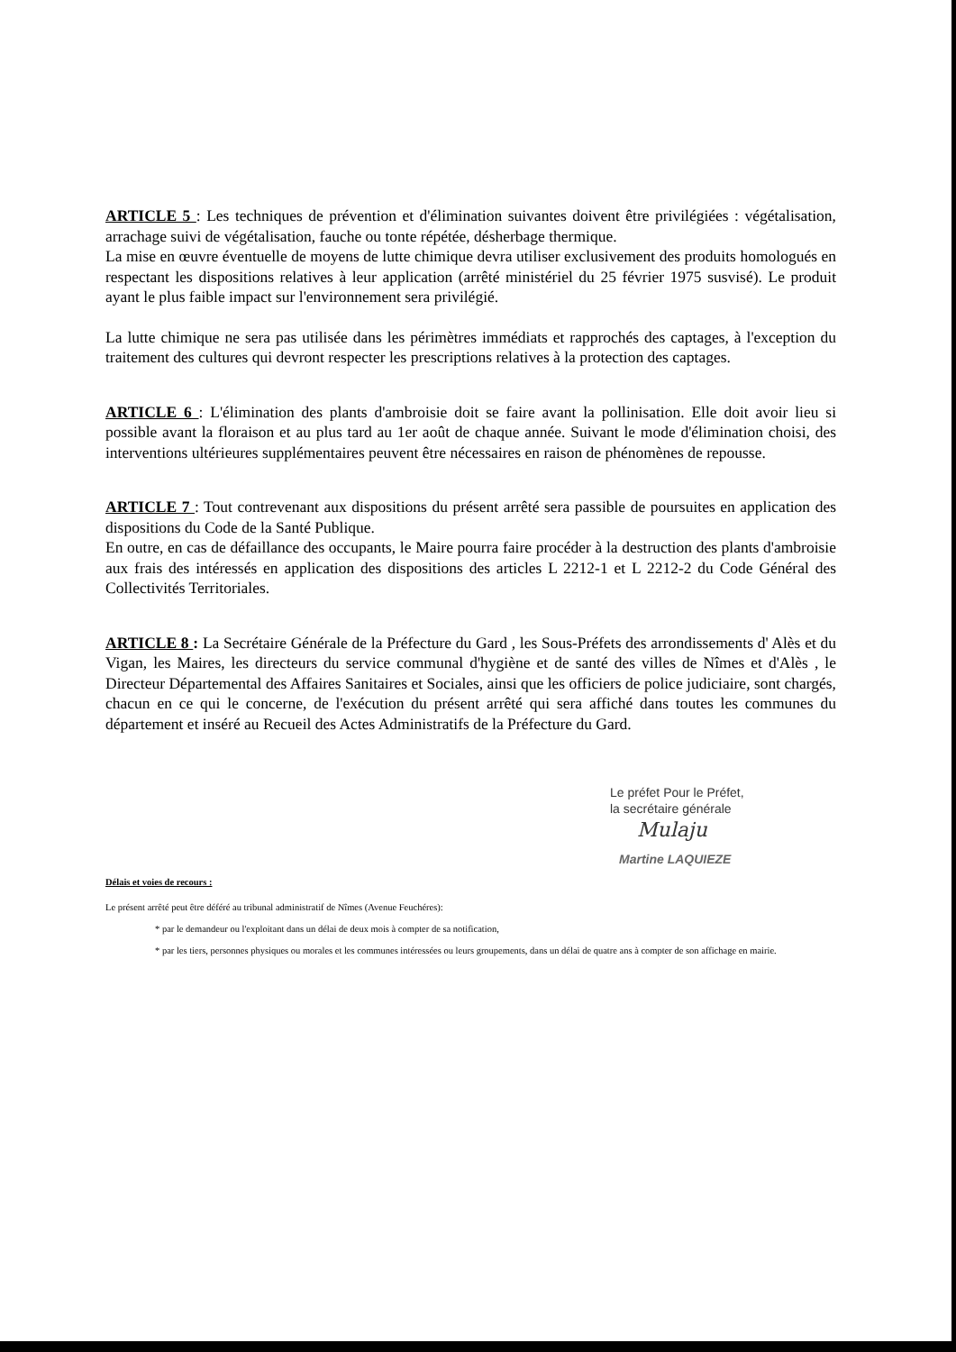ARTICLE 5 : Les techniques de prévention et d'élimination suivantes doivent être privilégiées : végétalisation, arrachage suivi de végétalisation, fauche ou tonte répétée, désherbage thermique.
La mise en œuvre éventuelle de moyens de lutte chimique devra utiliser exclusivement des produits homologués en respectant les dispositions relatives à leur application (arrêté ministériel du 25 février 1975 susvisé). Le produit ayant le plus faible impact sur l'environnement sera privilégié.
La lutte chimique ne sera pas utilisée dans les périmètres immédiats et rapprochés des captages, à l'exception du traitement des cultures qui devront respecter les prescriptions relatives à la protection des captages.
ARTICLE 6 : L'élimination des plants d'ambroisie doit se faire avant la pollinisation. Elle doit avoir lieu si possible avant la floraison et au plus tard au 1er août de chaque année. Suivant le mode d'élimination choisi, des interventions ultérieures supplémentaires peuvent être nécessaires en raison de phénomènes de repousse.
ARTICLE 7 : Tout contrevenant aux dispositions du présent arrêté sera passible de poursuites en application des dispositions du Code de la Santé Publique.
En outre, en cas de défaillance des occupants, le Maire pourra faire procéder à la destruction des plants d'ambroisie aux frais des intéressés en application des dispositions des articles L 2212-1 et L 2212-2 du Code Général des Collectivités Territoriales.
ARTICLE 8 : La Secrétaire Générale de la Préfecture du Gard , les Sous-Préfets des arrondissements d' Alès et du Vigan, les Maires, les directeurs du service communal d'hygiène et de santé des villes de Nîmes et d'Alès , le Directeur Départemental des Affaires Sanitaires et Sociales, ainsi que les officiers de police judiciaire, sont chargés, chacun en ce qui le concerne, de l'exécution du présent arrêté qui sera affiché dans toutes les communes du département et inséré au Recueil des Actes Administratifs de la Préfecture du Gard.
Le préfet Pour le Préfet,
la secrétaire générale
Mulaju
Martine LAQUIEZE
Délais et voies de recours :
Le présent arrêté peut être déféré au tribunal administratif de Nîmes (Avenue Feuchéres):
* par le demandeur ou l'exploitant dans un délai de deux mois à compter de sa notification,
* par les tiers, personnes physiques ou morales et les communes intéressées ou leurs groupements, dans un délai de quatre ans à compter de son affichage en mairie.